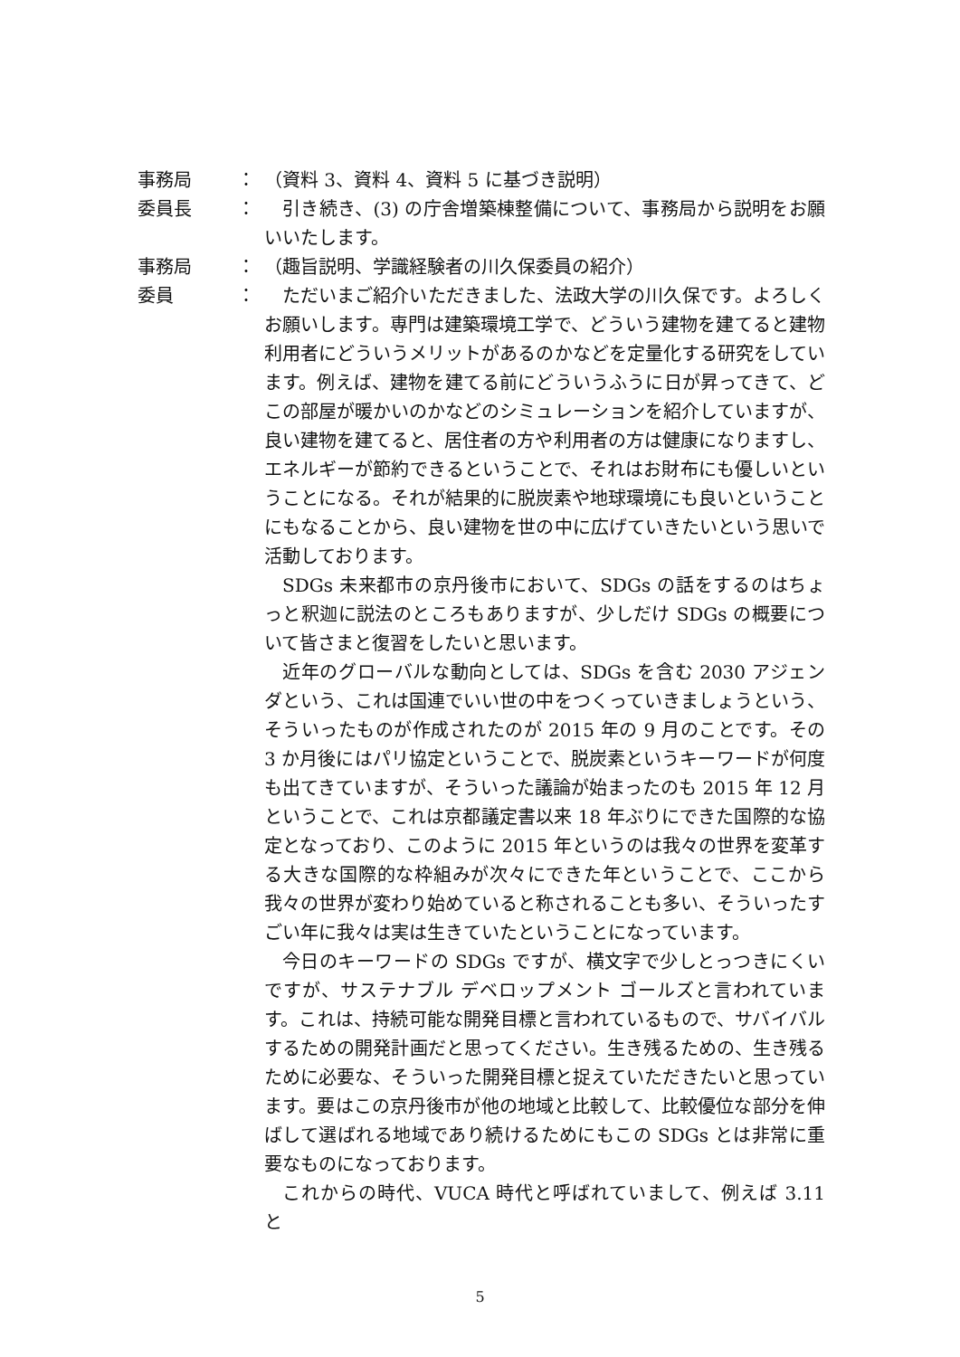事務局 ： （資料 3、資料 4、資料 5 に基づき説明）
委員長 ： 引き続き、(3) の庁舎増築棟整備について、事務局から説明をお願いいたします。
事務局 ： （趣旨説明、学識経験者の川久保委員の紹介）
委員 ： ただいまご紹介いただきました、法政大学の川久保です。よろしくお願いします。専門は建築環境工学で、どういう建物を建てると建物利用者にどういうメリットがあるのかなどを定量化する研究をしています。例えば、建物を建てる前にどういうふうに日が昇ってきて、どこの部屋が暖かいのかなどのシミュレーションを紹介していますが、良い建物を建てると、居住者の方や利用者の方は健康になりますし、エネルギーが節約できるということで、それはお財布にも優しいということになる。それが結果的に脱炭素や地球環境にも良いということにもなることから、良い建物を世の中に広げていきたいという思いで活動しております。
SDGs 未来都市の京丹後市において、SDGs の話をするのはちょっと釈迦に説法のところもありますが、少しだけ SDGs の概要について皆さまと復習をしたいと思います。
近年のグローバルな動向としては、SDGs を含む 2030 アジェンダという、これは国連でいい世の中をつくっていきましょうという、そういったものが作成されたのが 2015 年の 9 月のことです。その 3 か月後にはパリ協定ということで、脱炭素というキーワードが何度も出てきていますが、そういった議論が始まったのも 2015 年 12 月ということで、これは京都議定書以来 18 年ぶりにできた国際的な協定となっており、このように 2015 年というのは我々の世界を変革する大きな国際的な枠組みが次々にできた年ということで、ここから我々の世界が変わり始めていると称されることも多い、そういったすごい年に我々は実は生きていたということになっています。
今日のキーワードの SDGs ですが、横文字で少しとっつきにくいですが、サステナブル デベロップメント ゴールズと言われています。これは、持続可能な開発目標と言われているもので、サバイバルするための開発計画だと思ってください。生き残るための、生き残るために必要な、そういった開発目標と捉えていただきたいと思っています。要はこの京丹後市が他の地域と比較して、比較優位な部分を伸ばして選ばれる地域であり続けるためにもこの SDGs とは非常に重要なものになっております。
これからの時代、VUCA 時代と呼ばれていまして、例えば 3.11 と
5